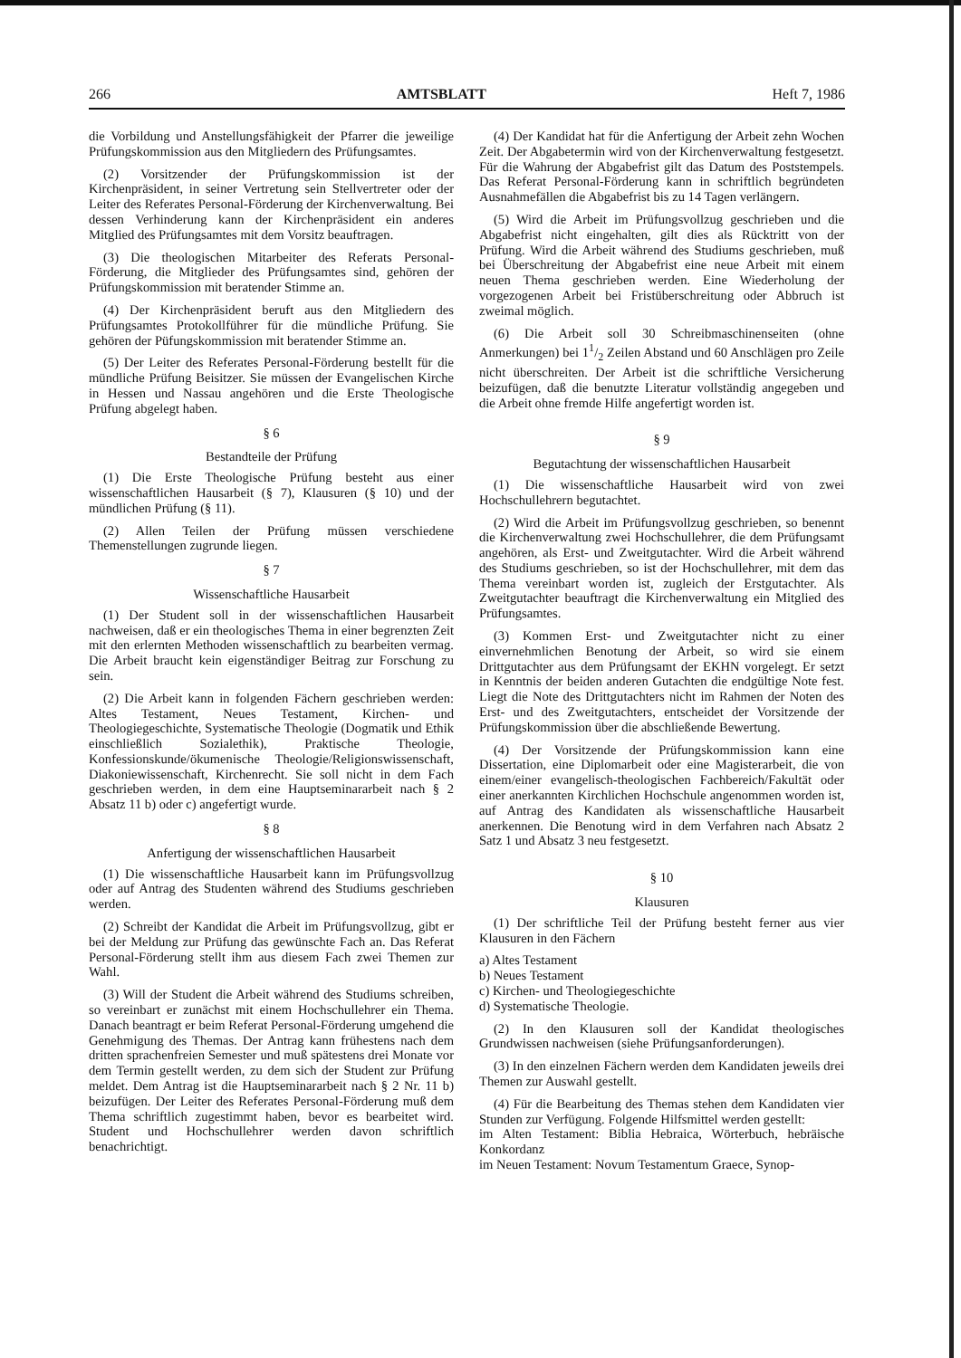266 AMTSBLATT Heft 7, 1986
die Vorbildung und Anstellungsfähigkeit der Pfarrer die jeweilige Prüfungskommission aus den Mitgliedern des Prüfungsamtes.
(2) Vorsitzender der Prüfungskommission ist der Kirchenpräsident, in seiner Vertretung sein Stellvertreter oder der Leiter des Referates Personal-Förderung der Kirchenverwaltung. Bei dessen Verhinderung kann der Kirchenpräsident ein anderes Mitglied des Prüfungsamtes mit dem Vorsitz beauftragen.
(3) Die theologischen Mitarbeiter des Referats Personal-Förderung, die Mitglieder des Prüfungsamtes sind, gehören der Prüfungskommission mit beratender Stimme an.
(4) Der Kirchenpräsident beruft aus den Mitgliedern des Prüfungsamtes Protokollführer für die mündliche Prüfung. Sie gehören der Püfungskommission mit beratender Stimme an.
(5) Der Leiter des Referates Personal-Förderung bestellt für die mündliche Prüfung Beisitzer. Sie müssen der Evangelischen Kirche in Hessen und Nassau angehören und die Erste Theologische Prüfung abgelegt haben.
§ 6
Bestandteile der Prüfung
(1) Die Erste Theologische Prüfung besteht aus einer wissenschaftlichen Hausarbeit (§ 7), Klausuren (§ 10) und der mündlichen Prüfung (§ 11).
(2) Allen Teilen der Prüfung müssen verschiedene Themenstellungen zugrunde liegen.
§ 7
Wissenschaftliche Hausarbeit
(1) Der Student soll in der wissenschaftlichen Hausarbeit nachweisen, daß er ein theologisches Thema in einer begrenzten Zeit mit den erlernten Methoden wissenschaftlich zu bearbeiten vermag. Die Arbeit braucht kein eigenständiger Beitrag zur Forschung zu sein.
(2) Die Arbeit kann in folgenden Fächern geschrieben werden: Altes Testament, Neues Testament, Kirchen- und Theologiegeschichte, Systematische Theologie (Dogmatik und Ethik einschließlich Sozialethik), Praktische Theologie, Konfessionskunde/ökumenische Theologie/Religionswissenschaft, Diakoniewissenschaft, Kirchenrecht. Sie soll nicht in dem Fach geschrieben werden, in dem eine Hauptseminararbeit nach § 2 Absatz 11 b) oder c) angefertigt wurde.
§ 8
Anfertigung der wissenschaftlichen Hausarbeit
(1) Die wissenschaftliche Hausarbeit kann im Prüfungsvollzug oder auf Antrag des Studenten während des Studiums geschrieben werden.
(2) Schreibt der Kandidat die Arbeit im Prüfungsvollzug, gibt er bei der Meldung zur Prüfung das gewünschte Fach an. Das Referat Personal-Förderung stellt ihm aus diesem Fach zwei Themen zur Wahl.
(3) Will der Student die Arbeit während des Studiums schreiben, so vereinbart er zunächst mit einem Hochschullehrer ein Thema. Danach beantragt er beim Referat Personal-Förderung umgehend die Genehmigung des Themas. Der Antrag kann frühestens nach dem dritten sprachenfreien Semester und muß spätestens drei Monate vor dem Termin gestellt werden, zu dem sich der Student zur Prüfung meldet. Dem Antrag ist die Hauptseminararbeit nach § 2 Nr. 11 b) beizufügen. Der Leiter des Referates Personal-Förderung muß dem Thema schriftlich zugestimmt haben, bevor es bearbeitet wird. Student und Hochschullehrer werden davon schriftlich benachrichtigt.
(4) Der Kandidat hat für die Anfertigung der Arbeit zehn Wochen Zeit. Der Abgabetermin wird von der Kirchenverwaltung festgesetzt. Für die Wahrung der Abgabefrist gilt das Datum des Poststempels. Das Referat Personal-Förderung kann in schriftlich begründeten Ausnahmefällen die Abgabefrist bis zu 14 Tagen verlängern.
(5) Wird die Arbeit im Prüfungsvollzug geschrieben und die Abgabefrist nicht eingehalten, gilt dies als Rücktritt von der Prüfung. Wird die Arbeit während des Studiums geschrieben, muß bei Überschreitung der Abgabefrist eine neue Arbeit mit einem neuen Thema geschrieben werden. Eine Wiederholung der vorgezogenen Arbeit bei Fristüberschreitung oder Abbruch ist zweimal möglich.
(6) Die Arbeit soll 30 Schreibmaschinenseiten (ohne Anmerkungen) bei 11/2 Zeilen Abstand und 60 Anschlägen pro Zeile nicht überschreiten. Der Arbeit ist die schriftliche Versicherung beizufügen, daß die benutzte Literatur vollständig angegeben und die Arbeit ohne fremde Hilfe angefertigt worden ist.
§ 9
Begutachtung der wissenschaftlichen Hausarbeit
(1) Die wissenschaftliche Hausarbeit wird von zwei Hochschullehrern begutachtet.
(2) Wird die Arbeit im Prüfungsvollzug geschrieben, so benennt die Kirchenverwaltung zwei Hochschullehrer, die dem Prüfungsamt angehören, als Erst- und Zweitgutachter. Wird die Arbeit während des Studiums geschrieben, so ist der Hochschullehrer, mit dem das Thema vereinbart worden ist, zugleich der Erstgutachter. Als Zweitgutachter beauftragt die Kirchenverwaltung ein Mitglied des Prüfungsamtes.
(3) Kommen Erst- und Zweitgutachter nicht zu einer einvernehmlichen Benotung der Arbeit, so wird sie einem Drittgutachter aus dem Prüfungsamt der EKHN vorgelegt. Er setzt in Kenntnis der beiden anderen Gutachten die endgültige Note fest. Liegt die Note des Drittgutachters nicht im Rahmen der Noten des Erst- und des Zweitgutachters, entscheidet der Vorsitzende der Prüfungskommission über die abschließende Bewertung.
(4) Der Vorsitzende der Prüfungskommission kann eine Dissertation, eine Diplomarbeit oder eine Magisterarbeit, die von einem/einer evangelisch-theologischen Fachbereich/Fakultät oder einer anerkannten Kirchlichen Hochschule angenommen worden ist, auf Antrag des Kandidaten als wissenschaftliche Hausarbeit anerkennen. Die Benotung wird in dem Verfahren nach Absatz 2 Satz 1 und Absatz 3 neu festgesetzt.
§ 10
Klausuren
(1) Der schriftliche Teil der Prüfung besteht ferner aus vier Klausuren in den Fächern
a) Altes Testament
b) Neues Testament
c) Kirchen- und Theologiegeschichte
d) Systematische Theologie.
(2) In den Klausuren soll der Kandidat theologisches Grundwissen nachweisen (siehe Prüfungsanforderungen).
(3) In den einzelnen Fächern werden dem Kandidaten jeweils drei Themen zur Auswahl gestellt.
(4) Für die Bearbeitung des Themas stehen dem Kandidaten vier Stunden zur Verfügung. Folgende Hilfsmittel werden gestellt:
im Alten Testament: Biblia Hebraica, Wörterbuch, hebräische Konkordanz
im Neuen Testament: Novum Testamentum Graece, Synop-